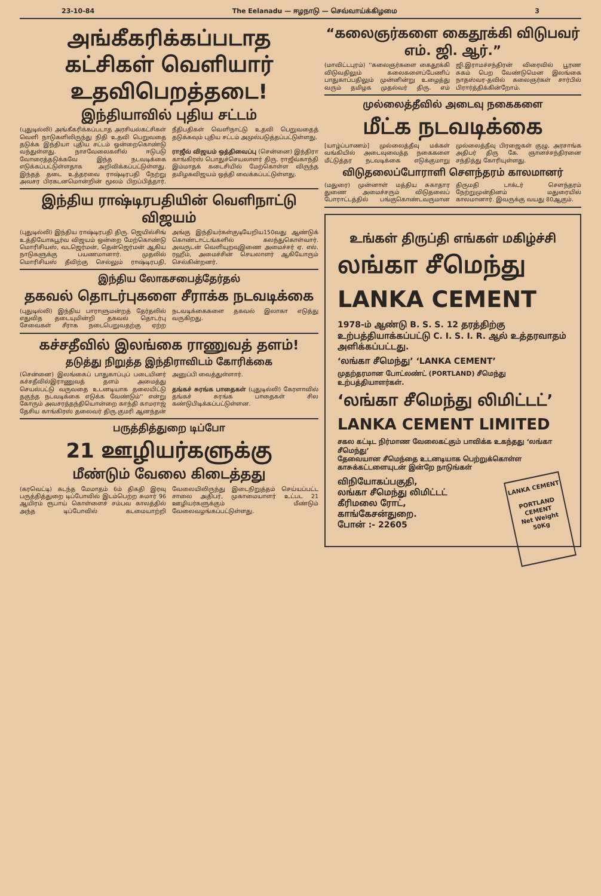23-10-84 The Eelanadu — ஈழநாடு — செவ்வாய்க்கிழமை 3
அங்கீகரிக்கப்படாத கட்சிகள் வெளியார் உதவிபெறத்தடை!
இந்தியாவில் புதிய சட்டம்
(புதுடில்லி) அங்கீகரிக்கப்படாத அரசியல்கட்சிகள் வெளி நாடுகளிலிருந்து நிதி உதவி பெறுவதை தடுக்க இந்தியா புதிய சட்டம் ஒன்றைகொண்டு வந்துள்ளது. நாசவேலைகளில் ஈடுபடு வோரைத்தடுக்கவே இந்த நடவடிக்கை எடுக்கப்பட்டுள்ளதாக அறிவிக்கப்பட்டுள்ளது. இந்தத் தடை உத்தரவை ராஷ்டிரபதி நேற்று அவசர பிரகடனமொன்றின் மூலம் பிறப்பித்தார். நீதிபதிகள் வெளிநாட்டு உதவி பெறுவதைத் தடுக்கவும் புதிய சட்டம் அமுல்படுத்தப்பட்டுள்ளது.
ராஜீவ் விஜயம் ஒத்திவைப்பு (சென்னை) இந்திரா காங்கிரஸ் பொதுச்செயலாளர் திரு. ராஜீவ்காந்தி இம்மாதக் கடைசியில் மேற்கொள்ள விருந்த தமிழகவிஜயம் ஒத்தி வைக்கப்பட்டுள்ளது.
இந்திய ராஷ்டிரபதியின் வெளிநாட்டு விஜயம்
(புதுடில்லி) இந்திய ராஷ்டிரபதி திரு. ஜெயில்சிங் உத்தியோகபூர்வ விஜயம் ஒன்றை மேற்கொண்டு மொரிசியஸ், வடஜெர்மன், தென்ஜெர்மன் ஆகிய நாடுகளுக்கு பயணமானார். முதலில் மொரிசியஸ் தீவிற்கு செல்லும் ராஷ்டிரபதி, அங்கு இந்தியர்கள்குடியேறிய150வது ஆண்டுக் கொண்டாட்டங்களில் கலந்துகொள்வார். அவருடன் வெளியுறவுஇணை அமைச்சர் ஏ. எல். ரஹீம், அமைச்சின் செயலாளர் ஆகியோரும் செல்கின்றனர்.
இந்திய லோகசபைத்தேர்தல்
தகவல் தொடர்புகளை சீராக்க நடவடிக்கை
(புதுடில்லி) இந்திய பாராளுமன்றத் தேர்தலில் எதுவித தடையுமின்றி தகவல் தொடர்பு சேவைகள் சீராக நடைபெறுவதற்கு ஏற்ற நடவடிக்கைகளை தகவல் இலாகா எடுத்து வருகிறது.
கச்சதீவில் இலங்கை ராணுவத் தளம்!
தடுத்து நிறுத்த இந்திராவிடம் கோரிக்கை
(சென்னை) இலங்கைப் பாதுகாப்புப் படையினர் கச்சதீவில்இராணுவத் தளம் அமைத்து செயல்பட்டு வருவதை உடனடியாக தலையிட்டு தகுந்த நடவடிக்கை எடுக்க வேண்டும்'' என்று கோரும் அவசரத்தந்தியொன்றை காந்தி காமராஜ் தேசிய காங்கிரஸ் தலைவர் திரு.குமரி ஆனந்தன் அனுப்பி வைத்துள்ளார்.
தங்கச் சுரங்க பாதைகள் (புதுடில்லி) கேரளாவில் தங்கச் சுரங்க பாதைகள் சில கண்டுபிடிக்கப்பட்டுள்ளன.
பருத்தித்துறை டிப்போ
21 ஊழியர்களுக்கு
மீண்டும் வேலை கிடைத்தது
(கரவெட்டி) கடந்த மேமாதம் 6ம் திகதி இரவு பருத்தித்துறை டிப்போவில் இடம்பெற்ற சுமார் 96 ஆயிரம் ரூபாய் கொள்ளைச் சம்பவ காலத்தில் அந்த டிப்போவில் கடமையாற்றி வேலையிலிருந்து இடைநிறுத்தம் செய்யப்பட்ட சாலை அதிபர், முகாமையாளர் உட்பட 21 ஊழியர்களுக்கும் மீண்டும் வேலைவழங்கப்பட்டுள்ளது.
“கலைஞர்களை கைதூக்கி விடுபவர் எம். ஜி. ஆர்.”
(மாவிட்டபுரம்) ''கலைஞர்களை கைதூக்கி விடுவதிலும் கலைகளைப்பேணிப் பாதுகாப்பதிலும் முன்னின்று உழைத்து வரும் தமிழக முதல்வர் திரு. எம் ஜி.இராமச்சந்திரன் விரைவில் பூரண சுகம் பெற வேண்டுமென இலங்கை நாதஸ்வர-தவில் கலைஞர்கள் சார்பில் பிரார்த்திக்கின்றோம்.
முல்லைத்தீவில் அடைவு நகைகளை
மீட்க நடவடிக்கை
[யாழ்ப்பாணம்] முல்லைத்தீவு மக்கள் வங்கியில் அடைவுவைத்த நகைகளை மீட்டுத்தர நடவடிக்கை எடுக்குமாறு முல்லைத்தீவு பிரஜைகள் குழு, அரசாங்க அதிபர் திரு கே. ஞானச்சந்திரனை சந்தித்து கோரியுள்ளது.
விடுதலைப்போராளி சௌந்தரம் காலமானர்
(மதுரை) முன்னாள் மத்திய சுகாதார துணை அமைச்சரும் விடுதலைப் போராட்டத்தில் பங்குகொண்டவருமான திருமதி டாக்டர் சௌந்தரம் நேற்றுமுன்தினம் மதுரையில் காலமானார். இவருக்கு வயது 80ஆகும்.
உங்கள் திருப்தி எங்கள் மகிழ்ச்சி
லங்கா சீமெந்து
LANKA CEMENT
1978-ம் ஆண்டு B. S. S. 12 தரத்திற்கு உற்பத்தியாக்கப்பட்டு C. I. S. I. R. ஆல் உத்தரவாதம் அளிக்கப்பட்டது.
‘லங்கா சீமெந்து’ ‘LANKA CEMENT’
முதற்தரமான போட்லண்ட் (PORTLAND) சீமெந்து உற்பத்தியாளர்கள்.
‘லங்கா சீமெந்து லிமிட்டட்’
LANKA CEMENT LIMITED
சகல கட்டிட நிர்மாண வேலைகட்கும் பாவிக்க உகந்தது ‘லங்கா சீமெந்து’
தேவையான சீமெந்தை உடனடியாக பெற்றுக்கொள்ள காசுக்கட்டளையுடன் இன்றே நாடுங்கள்
LANKA CEMENT
PORTLAND CEMENT
Net Weight 50Kg
விநியோகப்பகுதி,
லங்கா சீமெந்து லிமிட்டட்
கீரிமலை ரோட்,
காங்கேசன்துறை.
போன் :- 22605